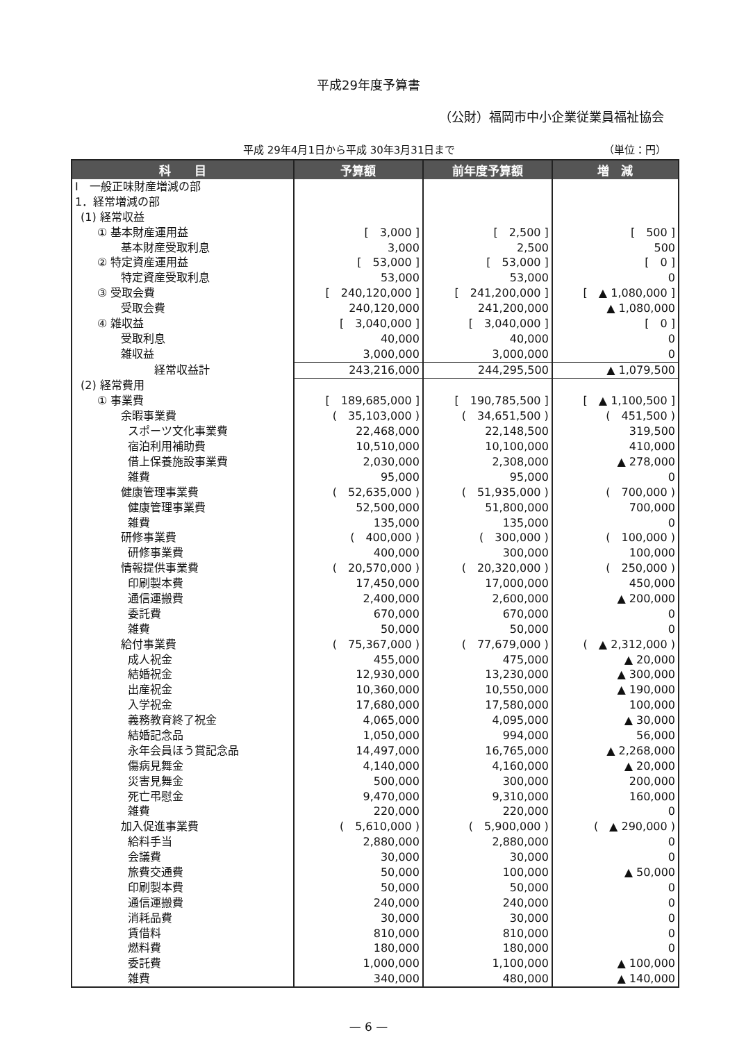平成29年度予算書
（公財）福岡市中小企業従業員福祉協会
平成 29年4月1日から平成 30年3月31日まで （単位：円）
| 科 目 | 予算額 | 前年度予算額 | 増 減 |
| --- | --- | --- | --- |
| Ⅰ 一般正味財産増減の部 | | | |
| 1．経常増減の部 | | | |
| (1) 経常収益 | | | |
| ① 基本財産運用益 | [ 3,000 ] | [ 2,500 ] | [ 500 ] |
| 基本財産受取利息 | 3,000 | 2,500 | 500 |
| ② 特定資産運用益 | [ 53,000 ] | [ 53,000 ] | [ 0 ] |
| 特定資産受取利息 | 53,000 | 53,000 | 0 |
| ③ 受取会費 | [ 240,120,000 ] | [ 241,200,000 ] | [ ▲ 1,080,000 ] |
| 受取会費 | 240,120,000 | 241,200,000 | ▲ 1,080,000 |
| ④ 雑収益 | [ 3,040,000 ] | [ 3,040,000 ] | [ 0 ] |
| 受取利息 | 40,000 | 40,000 | 0 |
| 雑収益 | 3,000,000 | 3,000,000 | 0 |
| 経常収益計 | 243,216,000 | 244,295,500 | ▲ 1,079,500 |
| (2) 経常費用 | | | |
| ① 事業費 | [ 189,685,000 ] | [ 190,785,500 ] | [ ▲ 1,100,500 ] |
| 余暇事業費 | ( 35,103,000 ) | ( 34,651,500 ) | ( 451,500 ) |
| スポーツ文化事業費 | 22,468,000 | 22,148,500 | 319,500 |
| 宿泊利用補助費 | 10,510,000 | 10,100,000 | 410,000 |
| 借上保養施設事業費 | 2,030,000 | 2,308,000 | ▲ 278,000 |
| 雑費 | 95,000 | 95,000 | 0 |
| 健康管理事業費 | ( 52,635,000 ) | ( 51,935,000 ) | ( 700,000 ) |
| 健康管理事業費 | 52,500,000 | 51,800,000 | 700,000 |
| 雑費 | 135,000 | 135,000 | 0 |
| 研修事業費 | ( 400,000 ) | ( 300,000 ) | ( 100,000 ) |
| 研修事業費 | 400,000 | 300,000 | 100,000 |
| 情報提供事業費 | ( 20,570,000 ) | ( 20,320,000 ) | ( 250,000 ) |
| 印刷製本費 | 17,450,000 | 17,000,000 | 450,000 |
| 通信運搬費 | 2,400,000 | 2,600,000 | ▲ 200,000 |
| 委託費 | 670,000 | 670,000 | 0 |
| 雑費 | 50,000 | 50,000 | 0 |
| 給付事業費 | ( 75,367,000 ) | ( 77,679,000 ) | ( ▲ 2,312,000 ) |
| 成人祝金 | 455,000 | 475,000 | ▲ 20,000 |
| 結婚祝金 | 12,930,000 | 13,230,000 | ▲ 300,000 |
| 出産祝金 | 10,360,000 | 10,550,000 | ▲ 190,000 |
| 入学祝金 | 17,680,000 | 17,580,000 | 100,000 |
| 義務教育終了祝金 | 4,065,000 | 4,095,000 | ▲ 30,000 |
| 結婚記念品 | 1,050,000 | 994,000 | 56,000 |
| 永年会員ほう賞記念品 | 14,497,000 | 16,765,000 | ▲ 2,268,000 |
| 傷病見舞金 | 4,140,000 | 4,160,000 | ▲ 20,000 |
| 災害見舞金 | 500,000 | 300,000 | 200,000 |
| 死亡弔慰金 | 9,470,000 | 9,310,000 | 160,000 |
| 雑費 | 220,000 | 220,000 | 0 |
| 加入促進事業費 | ( 5,610,000 ) | ( 5,900,000 ) | ( ▲ 290,000 ) |
| 給料手当 | 2,880,000 | 2,880,000 | 0 |
| 会議費 | 30,000 | 30,000 | 0 |
| 旅費交通費 | 50,000 | 100,000 | ▲ 50,000 |
| 印刷製本費 | 50,000 | 50,000 | 0 |
| 通信運搬費 | 240,000 | 240,000 | 0 |
| 消耗品費 | 30,000 | 30,000 | 0 |
| 賃借料 | 810,000 | 810,000 | 0 |
| 燃料費 | 180,000 | 180,000 | 0 |
| 委託費 | 1,000,000 | 1,100,000 | ▲ 100,000 |
| 雑費 | 340,000 | 480,000 | ▲ 140,000 |
— 6 —